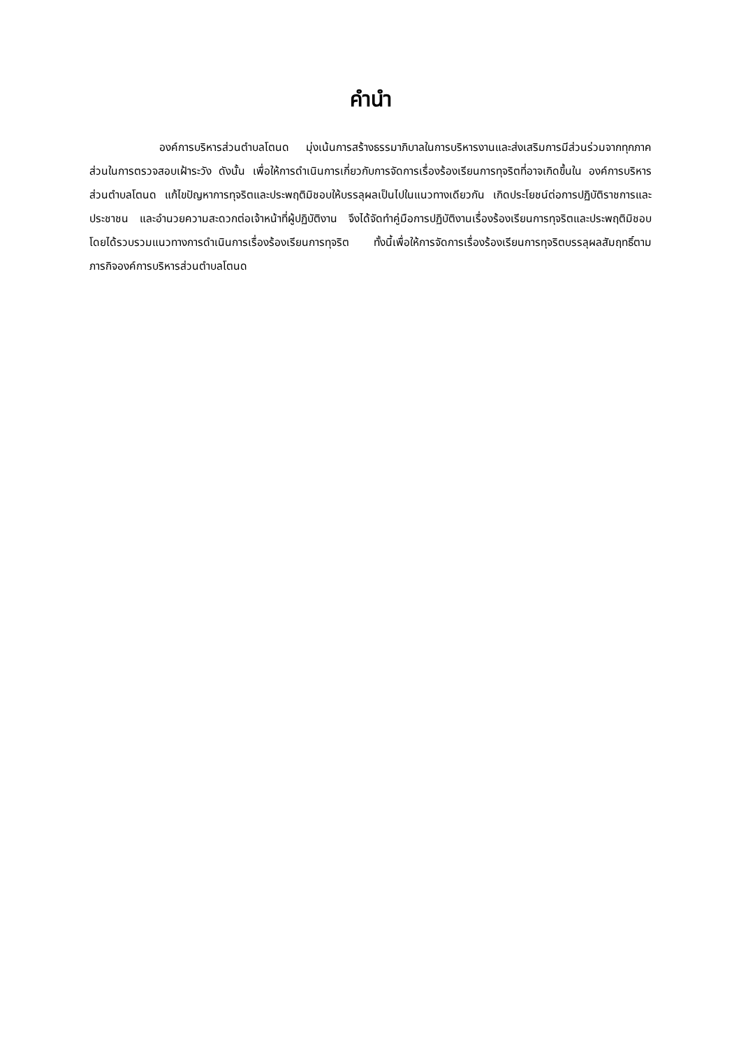คำนำ
องค์การบริหารส่วนตำบลโตนด มุ่งเน้นการสร้างธรรมาภิบาลในการบริหารงานและส่งเสริมการมีส่วนร่วมจากทุกภาคส่วนในการตรวจสอบเฝ้าระวัง ดังนั้น เพื่อให้การดำเนินการเกี่ยวกับการจัดการเรื่องร้องเรียนการทุจริตที่อาจเกิดขึ้นใน องค์การบริหารส่วนตำบลโตนด แก้ไขปัญหาการทุจริตและประพฤติมิชอบให้บรรลุผลเป็นไปในแนวทางเดียวกัน เกิดประโยชน์ต่อการปฏิบัติราชการและประชาชน และอำนวยความสะดวกต่อเจ้าหน้าที่ผู้ปฏิบัติงาน จึงได้จัดทำคู่มือการปฏิบัติงานเรื่องร้องเรียนการทุจริตและประพฤติมิชอบ โดยได้รวบรวมแนวทางการดำเนินการเรื่องร้องเรียนการทุจริต ทั้งนี้เพื่อให้การจัดการเรื่องร้องเรียนการทุจริตบรรลุผลสัมฤทธิ์ตามภารกิจองค์การบริหารส่วนตำบลโตนด